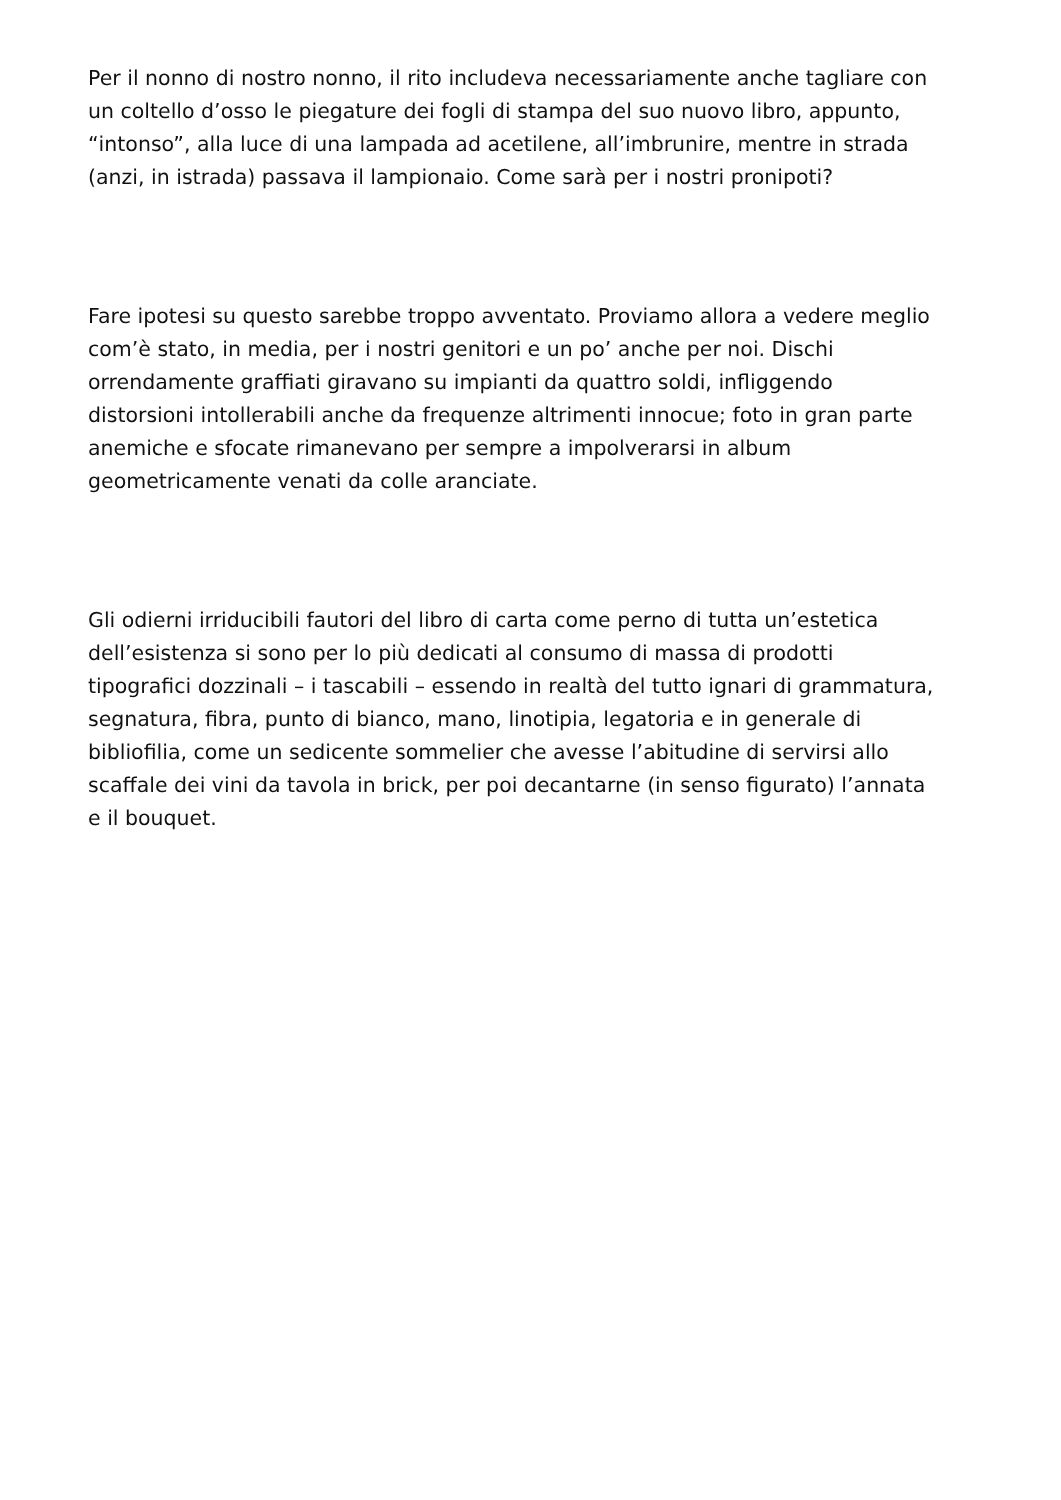Per il nonno di nostro nonno, il rito includeva necessariamente anche tagliare con
un coltello d’osso le piegature dei fogli di stampa del suo nuovo libro, appunto,
“intonso”, alla luce di una lampada ad acetilene, all’imbrunire, mentre in strada
(anzi, in istrada) passava il lampionaio. Come sarà per i nostri pronipoti?
Fare ipotesi su questo sarebbe troppo avventato. Proviamo allora a vedere meglio
com’è stato, in media, per i nostri genitori e un po’ anche per noi. Dischi
orrendamente graffiati giravano su impianti da quattro soldi, infliggendo
distorsioni intollerabili anche da frequenze altrimenti innocue; foto in gran parte
anemiche e sfocate rimanevano per sempre a impolverarsi in album
geometricamente venati da colle aranciate.
Gli odierni irriducibili fautori del libro di carta come perno di tutta un’estetica
dell’esistenza si sono per lo più dedicati al consumo di massa di prodotti
tipografici dozzinali – i tascabili – essendo in realtà del tutto ignari di grammatura,
segnatura, fibra, punto di bianco, mano, linotipia, legatoria e in generale di
bibliofilia, come un sedicente sommelier che avesse l’abitudine di servirsi allo
scaffale dei vini da tavola in brick, per poi decantarne (in senso figurato) l’annata
e il bouquet.